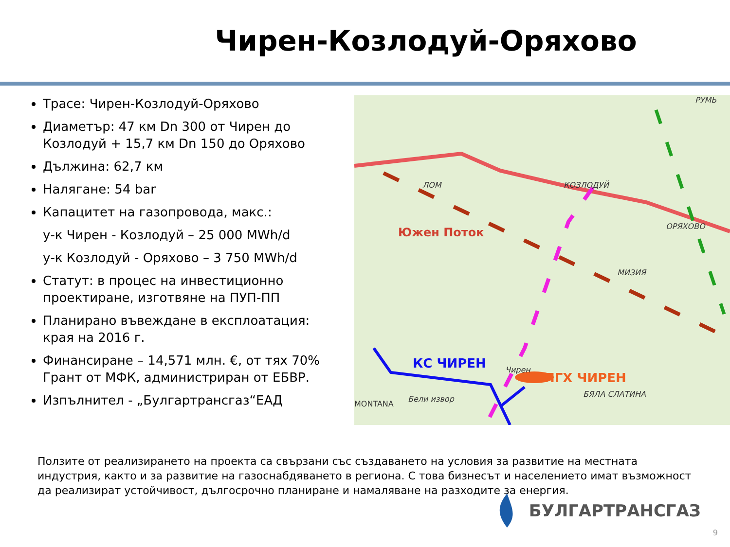Чирен-Козлодуй-Оряхово
Трасе: Чирен-Козлодуй-Оряхово
Диаметър: 47 км Dn 300 от Чирен до Козлодуй + 15,7 км Dn 150 до Оряхово
Дължина: 62,7 км
Налягане: 54 bar
Капацитет на газопровода, макс.:
у-к Чирен - Козлодуй – 25 000 MWh/d
у-к Козлодуй - Оряхово – 3 750 MWh/d
Статут: в процес на инвестиционно проектиране, изготвяне на ПУП-ПП
Планирано въвеждане в експлоатация: края на 2016 г.
Финансиране – 14,571 млн. €, от тях 70% Грант от МФК, администриран от ЕБВР.
Изпълнител - „Булгартрансгаз“ЕАД
ЛОМ
КОЗЛОДУЙ
ОРЯХОВО
МИЗИЯ
БЯЛА СЛАТИНА
MONTANA
Бели извор
Чирен
РУМЬ
Южен Поток
КС ЧИРЕН
ПГХ ЧИРЕН
Ползите от реализирането на проекта са свързани със създаването на условия за развитие на местната индустрия, както и за развитие на газоснабдяването в региона. С това бизнесът и населението имат възможност да реализират устойчивост, дългосрочно планиране и намаляване на разходите за енергия.
БУЛГАРТРАНСГАЗ
9